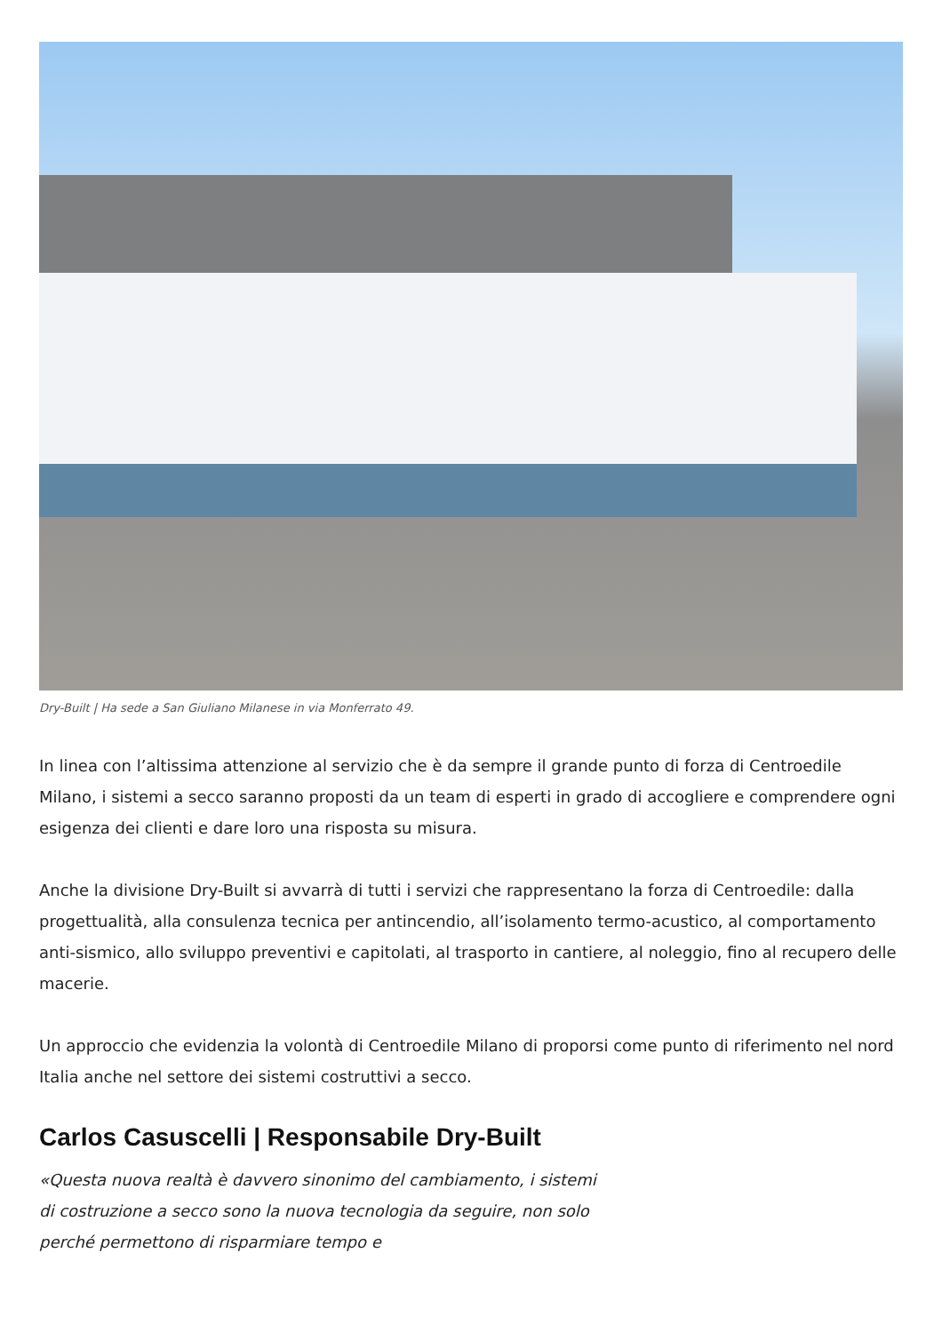Dry-Built | Ha sede a San Giuliano Milanese in via Monferrato 49.
In linea con l’altissima attenzione al servizio che è da sempre il grande punto di forza di Centroedile Milano, i sistemi a secco saranno proposti da un team di esperti in grado di accogliere e comprendere ogni esigenza dei clienti e dare loro una risposta su misura.
Anche la divisione Dry-Built si avvarrà di tutti i servizi che rappresentano la forza di Centroedile: dalla progettualità, alla consulenza tecnica per antincendio, all’isolamento termo-acustico, al comportamento anti-sismico, allo sviluppo preventivi e capitolati, al trasporto in cantiere, al noleggio, fino al recupero delle macerie.
Un approccio che evidenzia la volontà di Centroedile Milano di proporsi come punto di riferimento nel nord Italia anche nel settore dei sistemi costruttivi a secco.
Carlos Casuscelli | Responsabile Dry-Built
«Questa nuova realtà è davvero sinonimo del cambiamento, i sistemi di costruzione a secco sono la nuova tecnologia da seguire, non solo perché permettono di risparmiare tempo e